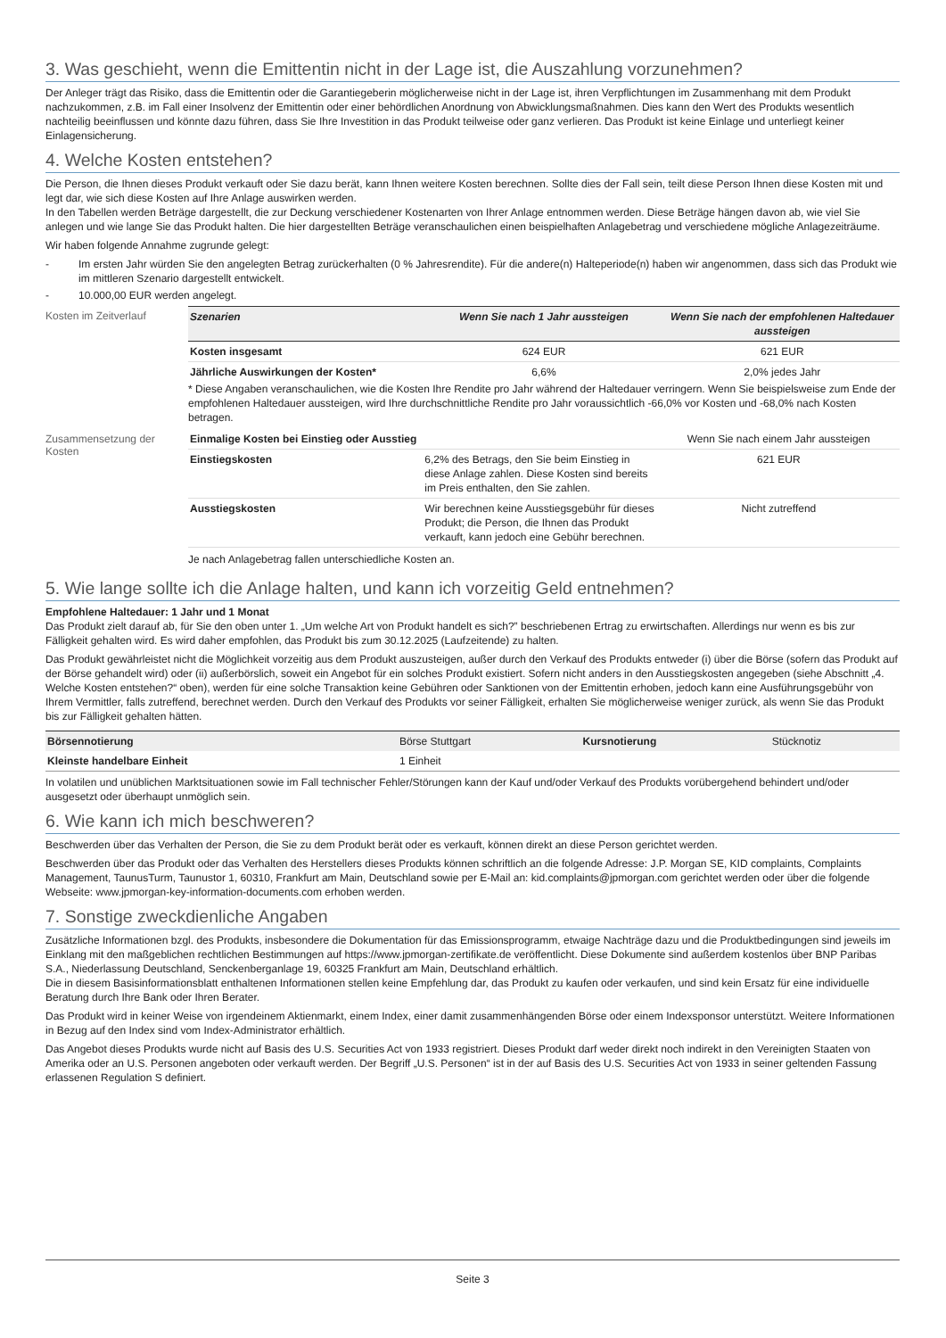3. Was geschieht, wenn die Emittentin nicht in der Lage ist, die Auszahlung vorzunehmen?
Der Anleger trägt das Risiko, dass die Emittentin oder die Garantiegeberin möglicherweise nicht in der Lage ist, ihren Verpflichtungen im Zusammenhang mit dem Produkt nachzukommen, z.B. im Fall einer Insolvenz der Emittentin oder einer behördlichen Anordnung von Abwicklungsmaßnahmen. Dies kann den Wert des Produkts wesentlich nachteilig beeinflussen und könnte dazu führen, dass Sie Ihre Investition in das Produkt teilweise oder ganz verlieren. Das Produkt ist keine Einlage und unterliegt keiner Einlagensicherung.
4. Welche Kosten entstehen?
Die Person, die Ihnen dieses Produkt verkauft oder Sie dazu berät, kann Ihnen weitere Kosten berechnen. Sollte dies der Fall sein, teilt diese Person Ihnen diese Kosten mit und legt dar, wie sich diese Kosten auf Ihre Anlage auswirken werden.
In den Tabellen werden Beträge dargestellt, die zur Deckung verschiedener Kostenarten von Ihrer Anlage entnommen werden. Diese Beträge hängen davon ab, wie viel Sie anlegen und wie lange Sie das Produkt halten. Die hier dargestellten Beträge veranschaulichen einen beispielhaften Anlagebetrag und verschiedene mögliche Anlagezeiträume.
Wir haben folgende Annahme zugrunde gelegt:
- Im ersten Jahr würden Sie den angelegten Betrag zurückerhalten (0 % Jahresrendite). Für die andere(n) Halteperiode(n) haben wir angenommen, dass sich das Produkt wie im mittleren Szenario dargestellt entwickelt.
- 10.000,00 EUR werden angelegt.
Kosten im Zeitverlauf
| Szenarien | Wenn Sie nach 1 Jahr aussteigen | Wenn Sie nach der empfohlenen Haltedauer aussteigen |
| --- | --- | --- |
| Kosten insgesamt | 624 EUR | 621 EUR |
| Jährliche Auswirkungen der Kosten* | 6,6% | 2,0% jedes Jahr |
* Diese Angaben veranschaulichen, wie die Kosten Ihre Rendite pro Jahr während der Haltedauer verringern. Wenn Sie beispielsweise zum Ende der empfohlenen Haltedauer aussteigen, wird Ihre durchschnittliche Rendite pro Jahr voraussichtlich -66,0% vor Kosten und -68,0% nach Kosten betragen.
Zusammensetzung der Kosten
| Einmalige Kosten bei Einstieg oder Ausstieg | | Wenn Sie nach einem Jahr aussteigen |
| Einstiegskosten | 6,2% des Betrags, den Sie beim Einstieg in diese Anlage zahlen. Diese Kosten sind bereits im Preis enthalten, den Sie zahlen. | 621 EUR |
| Ausstiegskosten | Wir berechnen keine Ausstiegsgebühr für dieses Produkt; die Person, die Ihnen das Produkt verkauft, kann jedoch eine Gebühr berechnen. | Nicht zutreffend |
Je nach Anlagebetrag fallen unterschiedliche Kosten an.
5. Wie lange sollte ich die Anlage halten, und kann ich vorzeitig Geld entnehmen?
Empfohlene Haltedauer: 1 Jahr und 1 Monat
Das Produkt zielt darauf ab, für Sie den oben unter 1. „Um welche Art von Produkt handelt es sich?” beschriebenen Ertrag zu erwirtschaften. Allerdings nur wenn es bis zur Fälligkeit gehalten wird. Es wird daher empfohlen, das Produkt bis zum 30.12.2025 (Laufzeitende) zu halten.
Das Produkt gewährleistet nicht die Möglichkeit vorzeitig aus dem Produkt auszusteigen, außer durch den Verkauf des Produkts entweder (i) über die Börse (sofern das Produkt auf der Börse gehandelt wird) oder (ii) außerbörslich, soweit ein Angebot für ein solches Produkt existiert. Sofern nicht anders in den Ausstiegskosten angegeben (siehe Abschnitt „4. Welche Kosten entstehen?“ oben), werden für eine solche Transaktion keine Gebühren oder Sanktionen von der Emittentin erhoben, jedoch kann eine Ausführungsgebühr von Ihrem Vermittler, falls zutreffend, berechnet werden. Durch den Verkauf des Produkts vor seiner Fälligkeit, erhalten Sie möglicherweise weniger zurück, als wenn Sie das Produkt bis zur Fälligkeit gehalten hätten.
| Börsennotierung | Börse Stuttgart | Kursnotierung | Stücknotiz |
| Kleinste handelbare Einheit | 1 Einheit | | |
In volatilen und unüblichen Marktsituationen sowie im Fall technischer Fehler/Störungen kann der Kauf und/oder Verkauf des Produkts vorübergehend behindert und/oder ausgesetzt oder überhaupt unmöglich sein.
6. Wie kann ich mich beschweren?
Beschwerden über das Verhalten der Person, die Sie zu dem Produkt berät oder es verkauft, können direkt an diese Person gerichtet werden.
Beschwerden über das Produkt oder das Verhalten des Herstellers dieses Produkts können schriftlich an die folgende Adresse: J.P. Morgan SE, KID complaints, Complaints Management, TaunusTurm, Taunustor 1, 60310, Frankfurt am Main, Deutschland sowie per E-Mail an: kid.complaints@jpmorgan.com gerichtet werden oder über die folgende Webseite: www.jpmorgan-key-information-documents.com erhoben werden.
7. Sonstige zweckdienliche Angaben
Zusätzliche Informationen bzgl. des Produkts, insbesondere die Dokumentation für das Emissionsprogramm, etwaige Nachträge dazu und die Produktbedingungen sind jeweils im Einklang mit den maßgeblichen rechtlichen Bestimmungen auf https://www.jpmorgan-zertifikate.de veröffentlicht. Diese Dokumente sind außerdem kostenlos über BNP Paribas S.A., Niederlassung Deutschland, Senckenberganlage 19, 60325 Frankfurt am Main, Deutschland erhältlich.
Die in diesem Basisinformationsblatt enthaltenen Informationen stellen keine Empfehlung dar, das Produkt zu kaufen oder verkaufen, und sind kein Ersatz für eine individuelle Beratung durch Ihre Bank oder Ihren Berater.
Das Produkt wird in keiner Weise von irgendeinem Aktienmarkt, einem Index, einer damit zusammenhängenden Börse oder einem Indexsponsor unterstützt. Weitere Informationen in Bezug auf den Index sind vom Index-Administrator erhältlich.
Das Angebot dieses Produkts wurde nicht auf Basis des U.S. Securities Act von 1933 registriert. Dieses Produkt darf weder direkt noch indirekt in den Vereinigten Staaten von Amerika oder an U.S. Personen angeboten oder verkauft werden. Der Begriff „U.S. Personen“ ist in der auf Basis des U.S. Securities Act von 1933 in seiner geltenden Fassung erlassenen Regulation S definiert.
Seite 3